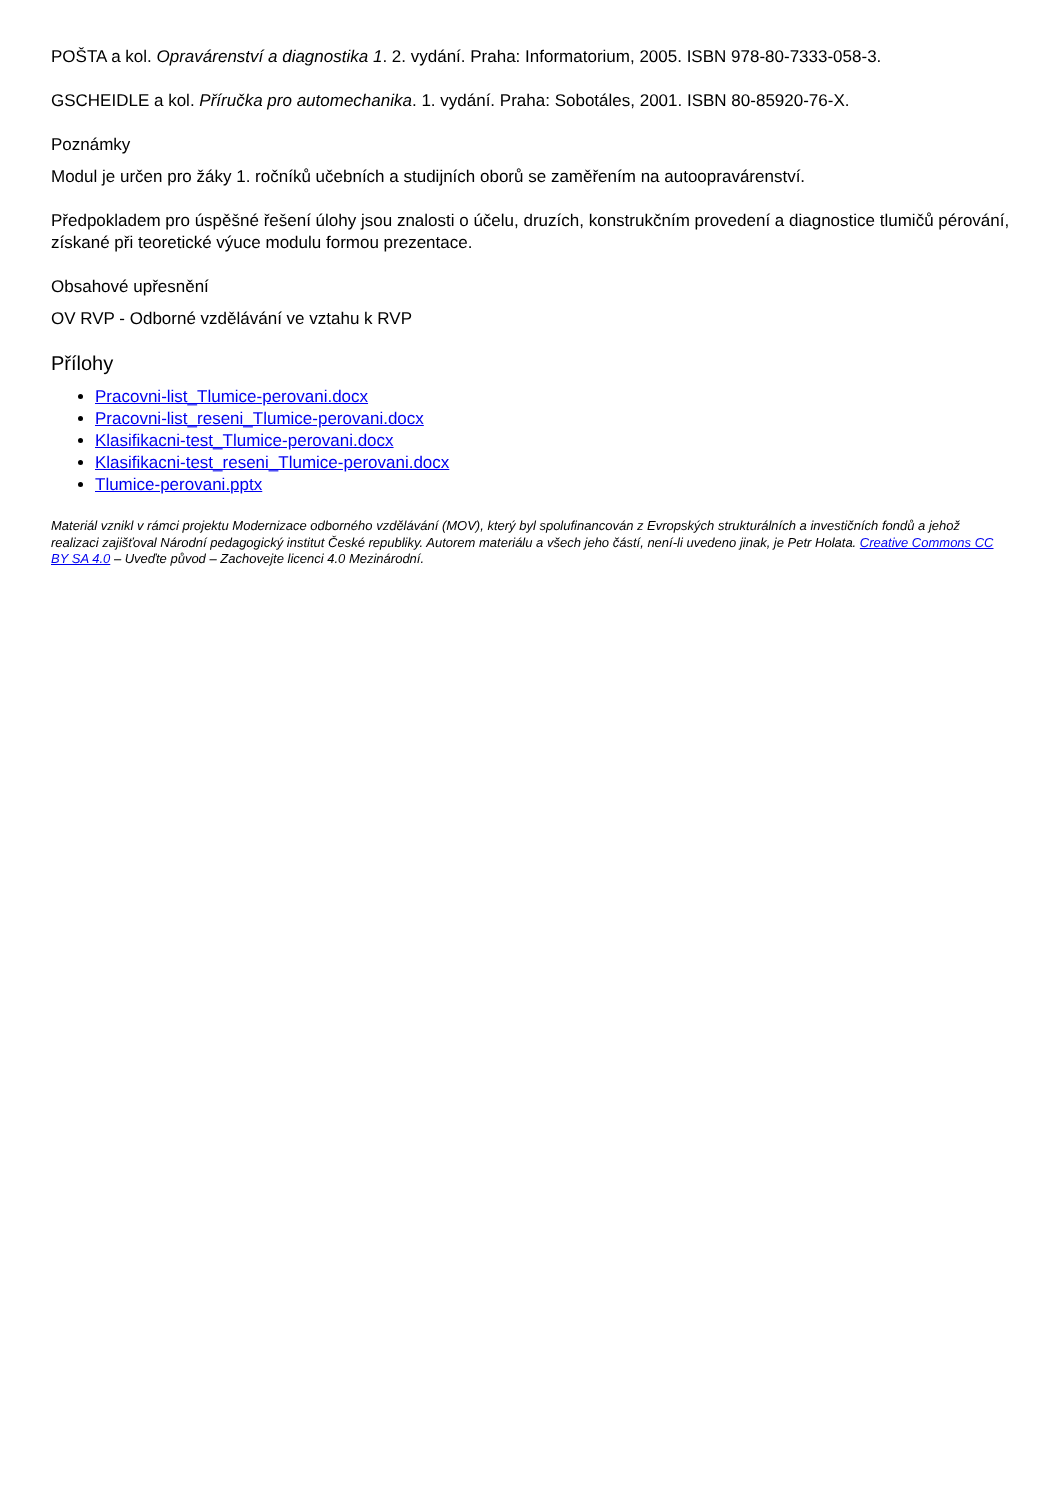POŠTA a kol. Opravárenství a diagnostika 1. 2. vydání. Praha: Informatorium, 2005. ISBN 978-80-7333-058-3.
GSCHEIDLE a kol. Příručka pro automechanika. 1. vydání. Praha: Sobotáles, 2001. ISBN 80-85920-76-X.
Poznámky
Modul je určen pro žáky 1. ročníků učebních a studijních oborů se zaměřením na autoopravárenství.
Předpokladem pro úspěšné řešení úlohy jsou znalosti o účelu, druzích, konstrukčním provedení a diagnostice tlumičů pérování, získané při teoretické výuce modulu formou prezentace.
Obsahové upřesnění
OV RVP - Odborné vzdělávání ve vztahu k RVP
Přílohy
Pracovni-list_Tlumice-perovani.docx
Pracovni-list_reseni_Tlumice-perovani.docx
Klasifikacni-test_Tlumice-perovani.docx
Klasifikacni-test_reseni_Tlumice-perovani.docx
Tlumice-perovani.pptx
Materiál vznikl v rámci projektu Modernizace odborného vzdělávání (MOV), který byl spolufinancován z Evropských strukturálních a investičních fondů a jehož realizaci zajišťoval Národní pedagogický institut České republiky. Autorem materiálu a všech jeho částí, není-li uvedeno jinak, je Petr Holata. Creative Commons CC BY SA 4.0 – Uveďte původ – Zachovejte licenci 4.0 Mezinárodní.